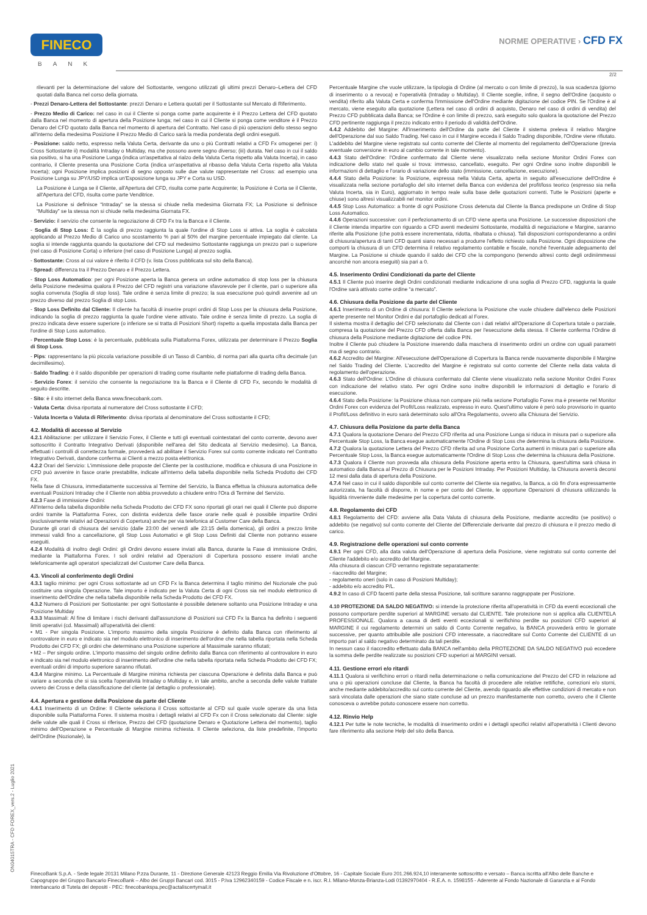FINECO
BANK
NORME OPERATIVE › CFD FX
2/2
rilevanti per la determinazione del valore del Sottostante, vengono utilizzati gli ultimi prezzi Denaro–Lettera del CFD quotati dalla Banca nel corso della giornata.
- Prezzi Denaro-Lettera del Sottostante: prezzi Denaro e Lettera quotati per il Sottostante sul Mercato di Riferimento.
- Prezzo Medio di Carico: nel caso in cui il Cliente si ponga come parte acquirente è il Prezzo Lettera del CFD quotato dalla Banca nel momento di apertura della Posizione lunga; nel caso in cui il Cliente si ponga come venditore è il Prezzo Denaro del CFD quotato dalla Banca nel momento di apertura del Contratto. Nel caso di più operazioni dello stesso segno all'interno della medesima Posizione il Prezzo Medio di Carico sarà la media ponderata degli ordini eseguiti.
- Posizione: saldo netto, espresso nella Valuta Certa, derivante da uno o più Contratti relativi a CFD Fx omogenei per: i) Cross Sottostante ii) modalità Intraday o Multiday, ma che possono avere segno diverso; (iii) durata. Nel caso in cui il saldo sia positivo, si ha una Posizione Lunga (indica un'aspettativa al rialzo della Valuta Certa rispetto alla Valuta Incerta), in caso contrario, il Cliente presenta una Posizione Corta (indica un'aspettativa al ribasso della Valuta Certa rispetto alla Valuta Incerta); ogni Posizione implica posizioni di segno opposto sulle due valute rappresentate nel Cross: ad esempio una Posizione Lunga su JPY/USD implica un'Esposizione lunga su JPY e Corta su USD.
La Posizione è Lunga se il Cliente, all'Apertura del CFD, risulta come parte Acquirente; la Posizione è Corta se il Cliente, all'Apertura del CFD, risulta come parte Venditrice.
La Posizione si definisce “Intraday” se la stessa si chiude nella medesima Giornata FX; La Posizione si definisce “Multiday” se la stessa non si chiude nella medesima Giornata FX.
- Servizio: il servizio che consente la negoziazione di CFD Fx tra la Banca e il Cliente.
- Soglia di Stop Loss: È la soglia di prezzo raggiunta la quale l'ordine di Stop Loss si attiva. La soglia è calcolata applicando al Prezzo Medio di Carico uno scostamento % pari al 50% del margine percentuale impiegato dal cliente. La soglia si intende raggiunta quando la quotazione del CFD sul medesimo Sottostante raggiunga un prezzo pari o superiore (nel caso di Posizione Corta) o inferiore (nel caso di Posizione Lunga) al prezzo soglia.
- Sottostante: Cross al cui valore è riferito il CFD (v. lista Cross pubblicata sul sito della Banca).
- Spread: differenza tra il Prezzo Denaro e il Prezzo Lettera.
- Stop Loss Automatico: per ogni Posizione aperta la Banca genera un ordine automatico di stop loss per la chiusura della Posizione medesima qualora il Prezzo del CFD registri una variazione sfavorevole per il cliente, pari o superiore alla soglia convenuta (Soglia di stop loss). Tale ordine è senza limite di prezzo; la sua esecuzione può quindi avvenire ad un prezzo diverso dal prezzo Soglia di stop Loss.
- Stop Loss Definito dal Cliente: Il cliente ha facoltà di inserire propri ordini di Stop Loss per la chiusura della Posizione, indicando la soglia di prezzo raggiunta la quale l'ordine viene attivato. Tale ordine è senza limite di prezzo. La soglia di prezzo indicata deve essere superiore (o inferiore se si tratta di Posizioni Short) rispetto a quella impostata dalla Banca per l'ordine di Stop Loss automatico.
- Percentuale Stop Loss: è la percentuale, pubblicata sulla Piattaforma Forex, utilizzata per determinare il Prezzo Soglia di Stop Loss.
- Pips: rappresentano la più piccola variazione possibile di un Tasso di Cambio, di norma pari alla quarta cifra decimale (un decimillesimo).
- Saldo Trading: è il saldo disponibile per operazioni di trading come risultante nelle piattaforme di trading della Banca.
- Servizio Forex: il servizio che consente la negoziazione tra la Banca e il Cliente di CFD Fx, secondo le modalità di seguito descritte.
- Sito: è il sito internet della Banca www.finecobank.com.
- Valuta Certa: divisa riportata al numeratore del Cross sottostante il CFD;
- Valuta Incerta o Valuta di Riferimento: divisa riportata al denominatore del Cross sottostante il CFD;
4.2. Modalità di accesso al Servizio
4.2.1 Abilitazione: per utilizzare il Servizio Forex, il Cliente e tutti gli eventuali cointestatari del conto corrente, devono aver sottoscritto il Contratto Integrativo Derivati (disponibile nell'area del Sito dedicata al Servizio medesimo). La Banca, effettuati i controlli di correttezza formale, provvederà ad abilitare il Servizio Forex sul conto corrente indicato nel Contratto Integrativo Derivati, dandone conferma ai Clienti a mezzo posta elettronica.
4.2.2 Orari del Servizio: L'immissione delle proposte del Cliente per la costituzione, modifica e chiusura di una Posizione in CFD può avvenire in fasce orarie prestabilite, indicate all'interno della tabella disponibile nella Scheda Prodotto dei CFD FX.
Nella fase di Chiusura, immediatamente successiva al Termine del Servizio, la Banca effettua la chiusura automatica delle eventuali Posizioni Intraday che il Cliente non abbia provveduto a chiudere entro l'Ora di Termine del Servizio.
4.2.3 Fase di immissione Ordini:
All'interno della tabella disponibile nella Scheda Prodotto dei CFD FX sono riportati gli orari nei quali il Cliente può disporre ordini tramite la Piattaforma Forex, con distinta evidenza delle fasce orarie nelle quali è possibile impartire Ordini (esclusivamente relativi ad Operazioni di Copertura) anche per via telefonica al Customer Care della Banca.
Durante gli orari di chiusura del servizio (dalle 23:00 del venerdì alle 23:15 della domenica), gli ordini a prezzo limite immessi validi fino a cancellazione, gli Stop Loss Automatici e gli Stop Loss Definiti dal Cliente non potranno essere eseguiti.
4.2.4 Modalità di inoltro degli Ordini: gli Ordini devono essere inviati alla Banca, durante la Fase di immissione Ordini, mediante la Piattaforma Forex. I soli ordini relativi ad Operazioni di Copertura possono essere inviati anche telefonicamente agli operatori specializzati del Customer Care della Banca.
4.3. Vincoli al conferimento degli Ordini
4.3.1 taglio minimo: per ogni Cross sottostante ad un CFD Fx la Banca determina il taglio minimo del Nozionale che può costituire una singola Operazione. Tale importo è indicato per la Valuta Certa di ogni Cross sia nel modulo elettronico di inserimento dell'Ordine che nella tabella disponibile nella Scheda Prodotto dei CFD FX.
4.3.2 Numero di Posizioni per Sottostante: per ogni Sottostante è possibile detenere soltanto una Posizione Intraday e una Posizione Multiday
4.3.3 Massimali: Al fine di limitare i rischi derivanti dall'assunzione di Posizioni sui CFD Fx la Banca ha definito i seguenti limiti operativi (cd. Massimali) all'operatività dei clienti:
• M1 - Per singola Posizione. L'importo massimo della singola Posizione è definito dalla Banca con riferimento al controvalore in euro e indicato sia nel modulo elettronico di inserimento dell'ordine che nella tabella riportata nella Scheda Prodotto dei CFD FX; gli ordini che determinano una Posizione superiore al Massimale saranno rifiutati;
• M2 – Per singolo ordine. L'importo massimo del singolo ordine definito dalla Banca con riferimento al controvalore in euro e indicato sia nel modulo elettronico di inserimento dell'ordine che nella tabella riportata nella Scheda Prodotto dei CFD FX; eventuali ordini di importo superiore saranno rifiutati.
4.3.4 Margine minimo. La Percentuale di Margine minima richiesta per ciascuna Operazione è definita dalla Banca e può variare a seconda che si sia scelta l'operatività Intraday o Multiday e, in tale ambito, anche a seconda delle valute trattate ovvero dei Cross e della classificazione del cliente (al dettaglio o professionale).
4.4. Apertura e gestione della Posizione da parte del Cliente
4.4.1 Inserimento di un Ordine: Il Cliente seleziona il Cross sottostante al CFD sul quale vuole operare da una lista disponibile sulla Piattaforma Forex. Il sistema mostra i dettagli relativi al CFD Fx con il Cross selezionato dal Cliente: sigle delle valute alle quali il Cross si riferisce, Prezzo del CFD (quotazione Denaro e Quotazione Lettera del momento), taglio minimo dell'Operazione e Percentuale di Margine minima richiesta. Il Cliente seleziona, da liste predefinite, l'importo dell'Ordine (Nozionale), la
Percentuale Margine che vuole utilizzare, la tipologia di Ordine (al mercato o con limite di prezzo), la sua scadenza (giorno di inserimento o a revoca) e l'operatività (Intraday o Multiday). Il Cliente sceglie, infine, il segno dell'Ordine (acquisto o vendita) riferito alla Valuta Certa e conferma l'immissione dell'Ordine mediante digitazione del codice PIN. Se l'Ordine è al mercato, viene eseguito alla quotazione (Lettera nel caso di ordini di acquisto, Denaro nel caso di ordini di vendita) del Prezzo CFD pubblicata dalla Banca; se l'Ordine è con limite di prezzo, sarà eseguito solo qualora la quotazione del Prezzo CFD pertinente raggiunga il prezzo indicato entro il periodo di validità dell'Ordine.
4.4.2 Addebito del Margine: All'inserimento dell'Ordine da parte del Cliente il sistema preleva il relativo Margine dell'Operazione dal suo Saldo Trading. Nel caso in cui il Margine ecceda il Saldo Trading disponibile, l'Ordine viene rifiutato. L'addebito del Margine viene registrato sul conto corrente del Cliente al momento del regolamento dell'Operazione (previa eventuale conversione in euro al cambio corrente in tale momento).
4.4.3 Stato dell'Ordine: l'Ordine confermato dal Cliente viene visualizzato nella sezione Monitor Ordini Forex con indicazione dello stato nel quale si trova: immesso, cancellato, eseguito. Per ogni Ordine sono inoltre disponibili le informazioni di dettaglio e l'orario di variazione dello stato (immissione, cancellazione, esecuzione).
4.4.4 Stato della Posizione: la Posizione, espressa nella Valuta Certa, aperta in seguito all'esecuzione dell'Ordine è visualizzata nella sezione portafoglio del sito internet della Banca con evidenza del profit/loss teorico (espresso sia nella Valuta Incerta, sia in Euro), aggiornato in tempo reale sulla base delle quotazioni correnti. Tutte le Posizioni (aperte e chiuse) sono altresì visualizzabili nel monitor ordini.
4.4.5 Stop Loss Automatico: a fronte di ogni Posizione Cross detenuta dal Cliente la Banca predispone un Ordine di Stop Loss Automatico.
4.4.6 Operazioni successive: con il perfezionamento di un CFD viene aperta una Posizione. Le successive disposizioni che il Cliente intenda impartire con riguardo a CFD aventi medesimi Sottostante, modalità di negoziazione e Margine, saranno riferite alla Posizione (che potrà essere incrementata, ridotta, ribaltata o chiusa). Tali disposizioni corrisponderanno a ordini di chiusura/apertura di tanti CFD quanti siano necessari a produrre l'effetto richiesto sulla Posizione. Ogni disposizione che comporti la chiusura di un CFD determina il relativo regolamento contabile e fiscale, nonché l'eventuale adeguamento del Margine. La Posizione si chiude quando il saldo dei CFD che la compongono (tenendo altresì conto degli ordiniimmessi ancorché non ancora eseguiti) sia pari a 0.
4.5. Inserimento Ordini Condizionati da parte del Cliente
4.5.1 Il Cliente può inserire degli Ordini condizionati mediante indicazione di una soglia di Prezzo CFD, raggiunta la quale l'Ordine sarà attivato come ordine “a mercato”.
4.6. Chiusura della Posizione da parte del Cliente
4.6.1 Inserimento di un Ordine di chiusura: Il Cliente seleziona la Posizione che vuole chiudere dall'elenco delle Posizioni aperte presente nel Monitor Ordini e dal portafoglio dedicati al Forex.
Il sistema mostra il dettaglio del CFD selezionato dal Cliente con i dati relativi all'Operazione di Copertura totale o parziale, compresa la quotazione del Prezzo CFD offerta dalla Banca per l'esecuzione della stessa. Il Cliente conferma l'Ordine di chiusura della Posizione mediante digitazione del codice PIN.
Inoltre il Cliente può chiudere la Posizione inserendo dalla maschera di inserimento ordini un ordine con uguali parametri ma di segno contrario.
4.6.2 Accredito del Margine: All'esecuzione dell'Operazione di Copertura la Banca rende nuovamente disponibile il Margine nel Saldo Trading del Cliente. L'accredito del Margine è registrato sul conto corrente del Cliente nella data valuta di regolamento dell'operazione.
4.6.3 Stato dell'Ordine: L'Ordine di chiusura confermato dal Cliente viene visualizzato nella sezione Monitor Ordini Forex con indicazione del relativo stato. Per ogni Ordine sono inoltre disponibili le informazioni di dettaglio e l'orario di esecuzione.
4.6.4 Stato della Posizione: la Posizione chiusa non compare più nella sezione Portafoglio Forex ma è presente nel Monitor Ordini Forex con evidenza del Profit/Loss realizzato, espresso in euro. Quest'ultimo valore è però solo provvisorio in quanto il Profit/Loss definitivo in euro sarà determinato solo all'Ora Regolamento, ovvero alla Chiusura del Servizio.
4.7. Chiusura della Posizione da parte della Banca
4.7.1 Qualora la quotazione Denaro del Prezzo CFD riferita ad una Posizione Lunga si riduca in misura pari o superiore alla Percentuale Stop Loss, la Banca esegue automaticamente l'Ordine di Stop Loss che determina la chiusura della Posizione.
4.7.2 Qualora la quotazione Lettera del Prezzo CFD riferita ad una Posizione Corta aumenti in misura pari o superiore alla Percentuale Stop Loss, la Banca esegue automaticamente l'Ordine di Stop Loss che determina la chiusura della Posizione.
4.7.3 Qualora il Cliente non provveda alla chiusura della Posizione aperta entro la Chiusura, quest'ultima sarà chiusa in automatico dalla Banca al Prezzo di Chiusura per le Posizioni Intraday. Per Posizioni Multiday, la Chiusura avverrà decorsi 12 mesi dalla data di apertura della Posizione.
4.7.4 Nel caso in cui il saldo disponibile sul conto corrente del Cliente sia negativo, la Banca, a ciò fin d'ora espressamente autorizzata, ha facoltà di disporre, in nome e per conto del Cliente, le opportune Operazioni di chiusura utilizzando la liquidità rinveniente dalle medesime per la copertura del conto corrente.
4.8. Regolamento dei CFD
4.8.1 Regolamento del CFD: avviene alla Data Valuta di chiusura della Posizione, mediante accredito (se positivo) o addebito (se negativo) sul conto corrente del Cliente del Differenziale derivante dal prezzo di chiusura e il prezzo medio di carico.
4.9. Registrazione delle operazioni sul conto corrente
4.9.1 Per ogni CFD, alla data valuta dell'Operazione di apertura della Posizione, viene registrato sul conto corrente del Cliente l'addebito e/o accredito del Margine.
Alla chiusura di ciascun CFD verranno registrate separatamente:
- riaccredito del Margine;
- regolamento oneri (solo in caso di Posizioni Multiday);
- addebito e/o accredito P/L.
4.9.2 In caso di CFD facenti parte della stessa Posizione, tali scritture saranno raggruppate per Posizione.
4.10 PROTEZIONE DA SALDO NEGATIVO: si intende la protezione riferita all'operatività in CFD da eventi eccezionali che possono comportare perdite superiori al MARGINE versato dal CLIENTE. Tale protezione non si applica alla CLIENTELA PROFESSIONALE. Qualora a causa di detti eventi eccezionali si verifichino perdite su posizioni CFD superiori al MARGINE il cui regolamento determini un saldo di Conto Corrente negativo, la BANCA provvederà entro le giornate successive, per quanto attribuibile alle posizioni CFD interessate, a riaccreditare sul Conto Corrente del CLIENTE di un importo pari al saldo negativo determinato da tali perdite.
In nessun caso il riaccredito effettuato dalla BANCA nell'ambito della PROTEZIONE DA SALDO NEGATIVO può eccedere la somma delle perdite realizzate su posizioni CFD superiori ai MARGINI versati.
4.11. Gestione errori e/o ritardi
4.11.1 Qualora si verifichino errori o ritardi nella determinazione o nella comunicazione del Prezzo del CFD in relazione ad una o più operazioni concluse dal Cliente, la Banca ha facoltà di procedere alle relative rettifiche, correzioni e/o storni, anche mediante addebito/accredito sul conto corrente del Cliente, avendo riguardo alle effettive condizioni di mercato e non sarà vincolata dalle operazioni che siano state concluse ad un prezzo manifestamente non corretto, ovvero che il Cliente conosceva o avrebbe potuto conoscere essere non corretto.
4.12. Rinvio Help
4.12.1 Per tutte le note tecniche, le modalità di inserimento ordini e i dettagli specifici relativi all'operatività i Clienti devono fare riferimento alla sezione Help del sito della Banca.
ON04015TRA - CFD FOREX_vers.2 - Luglio 2021
FinecoBank S.p.A. - Sede legale 20131 Milano P.zza Durante, 11 - Direzione Generale 42123 Reggio Emilia Via Rivoluzione d'Ottobre, 16 - Capitale Sociale Euro 201.266.924,10 interamente sottoscritto e versato – Banca iscritta all'Albo delle Banche e Capogruppo del Gruppo Bancario FinecoBank – Albo dei Gruppi Bancari cod. 3015 - P.Iva 12962340159 - Codice Fiscale e n. iscr. R.I. Milano-Monza-Brianza-Lodi 01392970404 - R.E.A. n. 1598155 - Aderente al Fondo Nazionale di Garanzia e al Fondo Interbancario di Tutela dei depositi - PEC: finecobankspa.pec@actaliscertymail.it